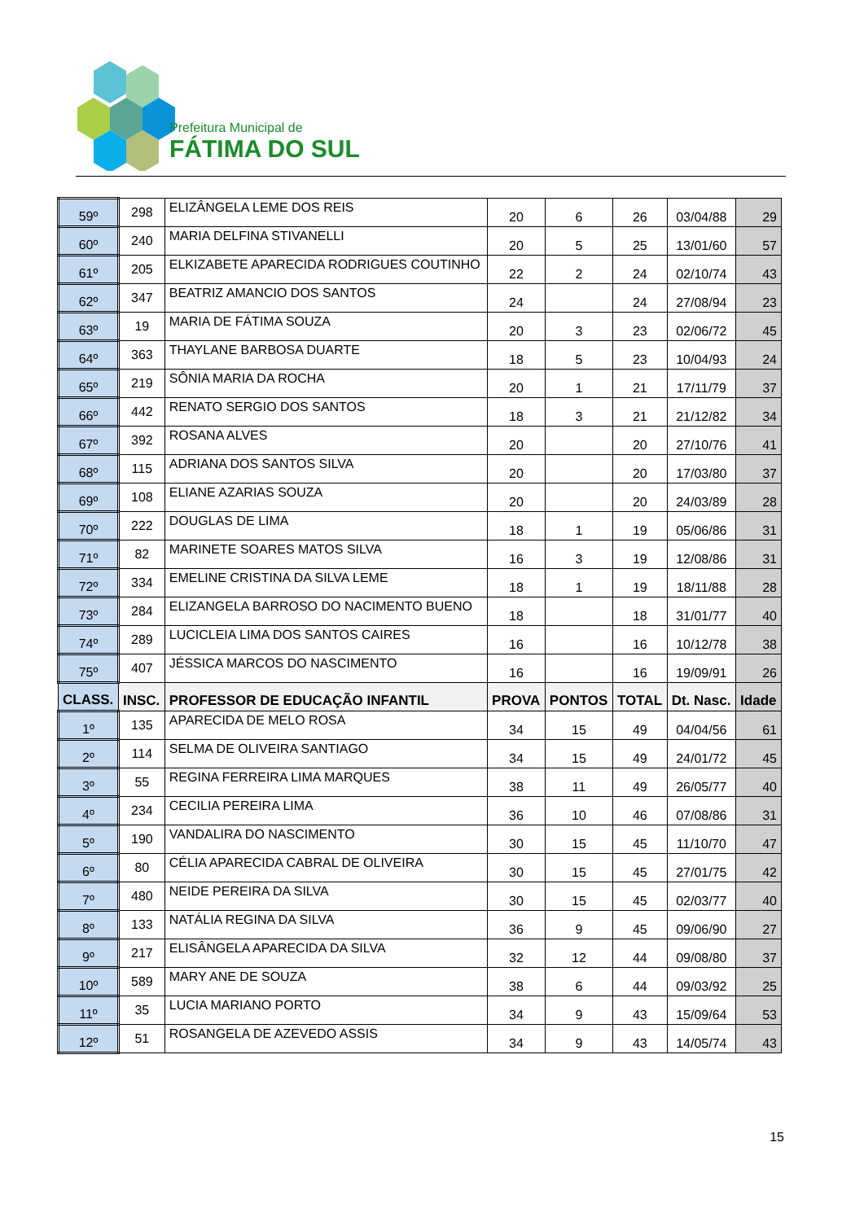Prefeitura Municipal de
FÁTIMA DO SUL
| 59º | 298 | ELIZÂNGELA LEME DOS REIS | 20 | 6 | 26 | 03/04/88 | 29 |
| 60º | 240 | MARIA DELFINA STIVANELLI | 20 | 5 | 25 | 13/01/60 | 57 |
| 61º | 205 | ELKIZABETE APARECIDA RODRIGUES COUTINHO | 22 | 2 | 24 | 02/10/74 | 43 |
| 62º | 347 | BEATRIZ AMANCIO DOS SANTOS | 24 | | 24 | 27/08/94 | 23 |
| 63º | 19 | MARIA DE FÁTIMA SOUZA | 20 | 3 | 23 | 02/06/72 | 45 |
| 64º | 363 | THAYLANE BARBOSA DUARTE | 18 | 5 | 23 | 10/04/93 | 24 |
| 65º | 219 | SÔNIA MARIA DA ROCHA | 20 | 1 | 21 | 17/11/79 | 37 |
| 66º | 442 | RENATO SERGIO DOS SANTOS | 18 | 3 | 21 | 21/12/82 | 34 |
| 67º | 392 | ROSANA ALVES | 20 | | 20 | 27/10/76 | 41 |
| 68º | 115 | ADRIANA DOS SANTOS SILVA | 20 | | 20 | 17/03/80 | 37 |
| 69º | 108 | ELIANE AZARIAS SOUZA | 20 | | 20 | 24/03/89 | 28 |
| 70º | 222 | DOUGLAS DE LIMA | 18 | 1 | 19 | 05/06/86 | 31 |
| 71º | 82 | MARINETE SOARES MATOS SILVA | 16 | 3 | 19 | 12/08/86 | 31 |
| 72º | 334 | EMELINE CRISTINA DA SILVA LEME | 18 | 1 | 19 | 18/11/88 | 28 |
| 73º | 284 | ELIZANGELA BARROSO DO NACIMENTO BUENO | 18 | | 18 | 31/01/77 | 40 |
| 74º | 289 | LUCICLEIA LIMA DOS SANTOS CAIRES | 16 | | 16 | 10/12/78 | 38 |
| 75º | 407 | JÉSSICA MARCOS DO NASCIMENTO | 16 | | 16 | 19/09/91 | 26 |
| CLASS. | INSC. | PROFESSOR DE EDUCAÇÃO INFANTIL | PROVA | PONTOS | TOTAL | Dt. Nasc. | Idade |
| 1º | 135 | APARECIDA DE MELO ROSA | 34 | 15 | 49 | 04/04/56 | 61 |
| 2º | 114 | SELMA DE OLIVEIRA SANTIAGO | 34 | 15 | 49 | 24/01/72 | 45 |
| 3º | 55 | REGINA FERREIRA LIMA MARQUES | 38 | 11 | 49 | 26/05/77 | 40 |
| 4º | 234 | CECILIA PEREIRA LIMA | 36 | 10 | 46 | 07/08/86 | 31 |
| 5º | 190 | VANDALIRA DO NASCIMENTO | 30 | 15 | 45 | 11/10/70 | 47 |
| 6º | 80 | CÉLIA APARECIDA CABRAL DE OLIVEIRA | 30 | 15 | 45 | 27/01/75 | 42 |
| 7º | 480 | NEIDE PEREIRA DA SILVA | 30 | 15 | 45 | 02/03/77 | 40 |
| 8º | 133 | NATÁLIA REGINA DA SILVA | 36 | 9 | 45 | 09/06/90 | 27 |
| 9º | 217 | ELISÂNGELA APARECIDA DA SILVA | 32 | 12 | 44 | 09/08/80 | 37 |
| 10º | 589 | MARY ANE DE SOUZA | 38 | 6 | 44 | 09/03/92 | 25 |
| 11º | 35 | LUCIA MARIANO PORTO | 34 | 9 | 43 | 15/09/64 | 53 |
| 12º | 51 | ROSANGELA DE AZEVEDO ASSIS | 34 | 9 | 43 | 14/05/74 | 43 |
15